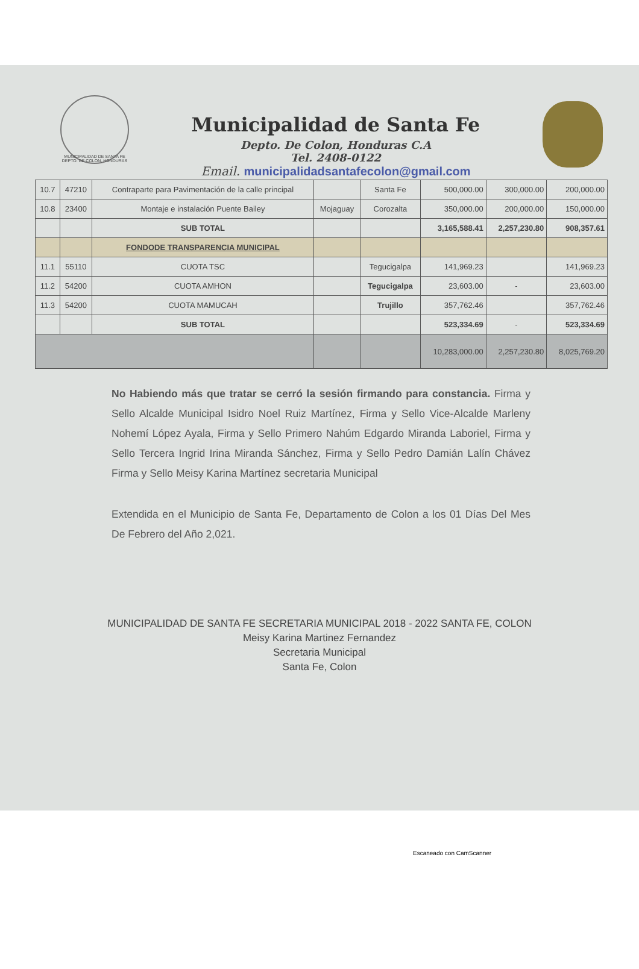MUNICIPALIDAD DE SANTA FE
DEPTO. DE COLON, HONDURAS
Municipalidad de Santa Fe
Depto. De Colon, Honduras C.A
Tel. 2408-0122
Email. municipalidadsantafecolon@gmail.com
| 10.7 | 47210 | Contraparte para Pavimentación de la calle principal | | Santa Fe | 500,000.00 | 300,000.00 | 200,000.00 |
| 10.8 | 23400 | Montaje e instalación Puente Bailey | Mojaguay | Corozalta | 350,000.00 | 200,000.00 | 150,000.00 |
| | | SUB TOTAL | | | 3,165,588.41 | 2,257,230.80 | 908,357.61 |
| | | FONDODE TRANSPARENCIA MUNICIPAL | | | | | |
| 11.1 | 55110 | CUOTA TSC | | Tegucigalpa | 141,969.23 | | 141,969.23 |
| 11.2 | 54200 | CUOTA AMHON | | Tegucigalpa | 23,603.00 | - | 23,603.00 |
| 11.3 | 54200 | CUOTA MAMUCAH | | Trujillo | 357,762.46 | | 357,762.46 |
| | | SUB TOTAL | | | 523,334.69 | - | 523,334.69 |
| | | | | | 10,283,000.00 | 2,257,230.80 | 8,025,769.20 |
No Habiendo más que tratar se cerró la sesión firmando para constancia. Firma y Sello Alcalde Municipal Isidro Noel Ruiz Martínez, Firma y Sello Vice-Alcalde Marleny Nohemí López Ayala, Firma y Sello Primero Nahúm Edgardo Miranda Laboriel, Firma y Sello Tercera Ingrid Irina Miranda Sánchez, Firma y Sello Pedro Damián Lalín Chávez Firma y Sello Meisy Karina Martínez secretaria Municipal
Extendida en el Municipio de Santa Fe, Departamento de Colon a los 01 Días Del Mes De Febrero del Año 2,021.
MUNICIPALIDAD DE SANTA FE SECRETARIA MUNICIPAL 2018 - 2022 SANTA FE, COLON
Meisy Karina Martinez Fernandez
Secretaria Municipal
Santa Fe, Colon
Escaneado con CamScanner